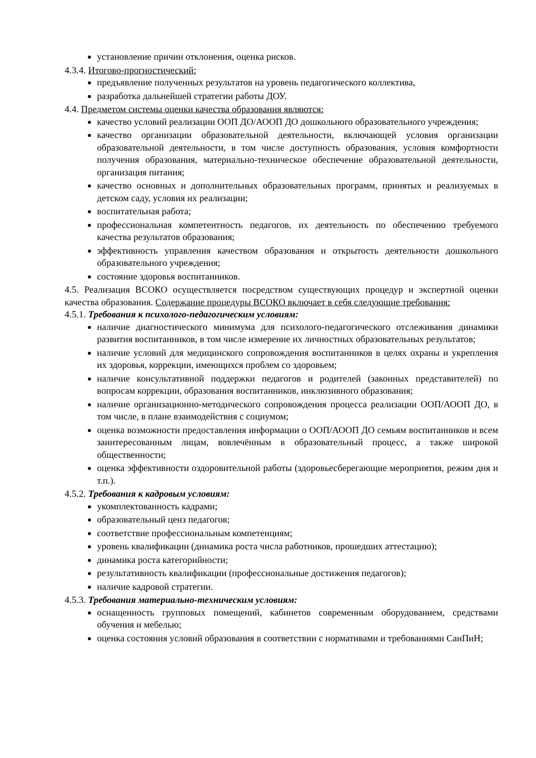установление причин отклонения, оценка рисков.
4.3.4. Итогово-прогностический:
предъявление полученных результатов на уровень педагогического коллектива,
разработка дальнейшей стратегии работы ДОУ.
4.4. Предметом системы оценки качества образования являются:
качество условий реализации ООП ДО/АООП ДО дошкольного образовательного учреждения;
качество организации образовательной деятельности, включающей условия организации образовательной деятельности, в том числе доступность образования, условия комфортности получения образования, материально-техническое обеспечение образовательной деятельности, организация питания;
качество основных и дополнительных образовательных программ, принятых и реализуемых в детском саду, условия их реализации;
воспитательная работа;
профессиональная компетентность педагогов, их деятельность по обеспечению требуемого качества результатов образования;
эффективность управления качеством образования и открытость деятельности дошкольного образовательного учреждения;
состояние здоровья воспитанников.
4.5. Реализация ВСОКО осуществляется посредством существующих процедур и экспертной оценки качества образования. Содержание процедуры ВСОКО включает в себя следующие требования:
4.5.1. Требования к психолого-педагогическим условиям:
наличие диагностического минимума для психолого-педагогического отслеживания динамики развития воспитанников, в том числе измерение их личностных образовательных результатов;
наличие условий для медицинского сопровождения воспитанников в целях охраны и укрепления их здоровья, коррекции, имеющихся проблем со здоровьем;
наличие консультативной поддержки педагогов и родителей (законных представителей) по вопросам коррекции, образования воспитанников, инклюзивного образования;
наличие организационно-методического сопровождения процесса реализации ООП/АООП ДО, в том числе, в плане взаимодействия с социумом;
оценка возможности предоставления информации о ООП/АООП ДО семьям воспитанников и всем заинтересованным лицам, вовлечённым в образовательный процесс, а также широкой общественности;
оценка эффективности оздоровительной работы (здоровьесберегающие мероприятия, режим дня и т.п.).
4.5.2. Требования к кадровым условиям:
укомплектованность кадрами;
образовательный ценз педагогов;
соответствие профессиональным компетенциям;
уровень квалификации (динамика роста числа работников, прошедших аттестацию);
динамика роста категорийности;
результативность квалификации (профессиональные достижения педагогов);
наличие кадровой стратегии.
4.5.3. Требования материально-техническим условиям:
оснащенность групповых помещений, кабинетов современным оборудованием, средствами обучения и мебелью;
оценка состояния условий образования в соответствии с нормативами и требованиями СанПиН;